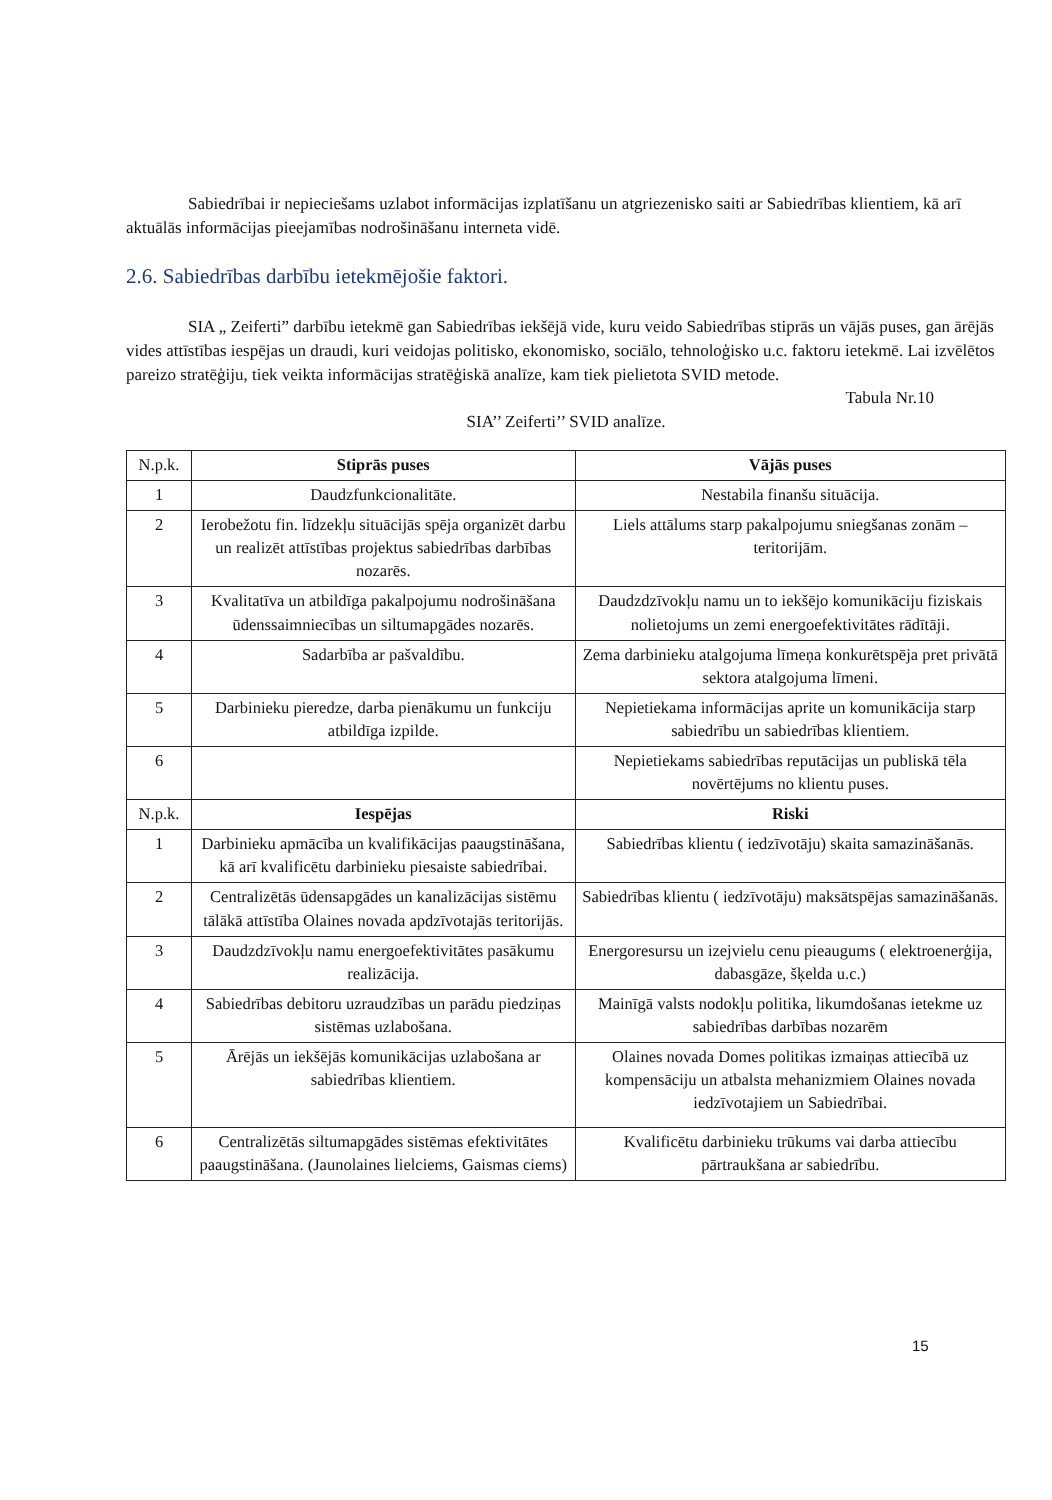Sabiedrībai ir nepieciešams uzlabot informācijas izplatīšanu un atgriezenisko saiti ar Sabiedrības klientiem, kā arī aktuālās informācijas pieejamības nodrošināšanu interneta vidē.
2.6. Sabiedrības darbību ietekmējošie faktori.
SIA „ Zeiferti” darbību ietekmē gan Sabiedrības iekšējā vide, kuru veido Sabiedrības stiprās un vājās puses, gan ārējās vides attīstības iespējas un draudi, kuri veidojas politisko, ekonomisko, sociālo, tehnoloģisko u.c. faktoru ietekmē. Lai izvēlētos pareizo stratēģiju, tiek veikta informācijas stratēģiskā analīze, kam tiek pielietota SVID metode.
Tabula Nr.10
SIA’’ Zeiferti’’ SVID analīze.
| N.p.k. | Stiprās puses | Vājās puses |
| 1 | Daudzfunkcionalitāte. | Nestabila finanšu situācija. |
| 2 | Ierobežotu fin. līdzekļu situācijās spēja organizēt darbu un realizēt attīstības projektus sabiedrības darbības nozarēs. | Liels attālums starp pakalpojumu sniegšanas zonām – teritorijām. |
| 3 | Kvalitatīva un atbildīga pakalpojumu nodrošināšana ūdenssaimniecības un siltumapgādes nozarēs. | Daudzdzīvokļu namu un to iekšējo komunikāciju fiziskais nolietojums un zemi energoefektivitātes rādītāji. |
| 4 | Sadarbība ar pašvaldību. | Zema darbinieku atalgojuma līmeņa konkurētspēja pret privātā sektora atalgojuma līmeni. |
| 5 | Darbinieku pieredze, darba pienākumu un funkciju atbildīga izpilde. | Nepietiekama informācijas aprite un komunikācija starp sabiedrību un sabiedrības klientiem. |
| 6 | | Nepietiekams sabiedrības reputācijas un publiskā tēla novērtējums no klientu puses. |
| N.p.k. | Iespējas | Riski |
| 1 | Darbinieku apmācība un kvalifikācijas paaugstināšana, kā arī kvalificētu darbinieku piesaiste sabiedrībai. | Sabiedrības klientu ( iedzīvotāju) skaita samazināšanās. |
| 2 | Centralizētās ūdensapgādes un kanalizācijas sistēmu tālākā attīstība Olaines novada apdzīvotajās teritorijās. | Sabiedrības klientu ( iedzīvotāju) maksātspējas samazināšanās. |
| 3 | Daudzdzīvokļu namu energoefektivitātes pasākumu realizācija. | Energoresursu un izejvielu cenu pieaugums ( elektroenerģija, dabasgāze, šķelda u.c.) |
| 4 | Sabiedrības debitoru uzraudzības un parādu piedziņas sistēmas uzlabošana. | Mainīgā valsts nodokļu politika, likumdošanas ietekme uz sabiedrības darbības nozarēm |
| 5 | Ārējās un iekšējās komunikācijas uzlabošana ar sabiedrības klientiem. | Olaines novada Domes politikas izmaiņas attiecībā uz kompensāciju un atbalsta mehanizmiem Olaines novada iedzīvotajiem un Sabiedrībai. |
| 6 | Centralizētās siltumapgādes sistēmas efektivitātes paaugstināšana. (Jaunolaines lielciems, Gaismas ciems) | Kvalificētu darbinieku trūkums vai darba attiecību pārtraukšana ar sabiedrību. |
15